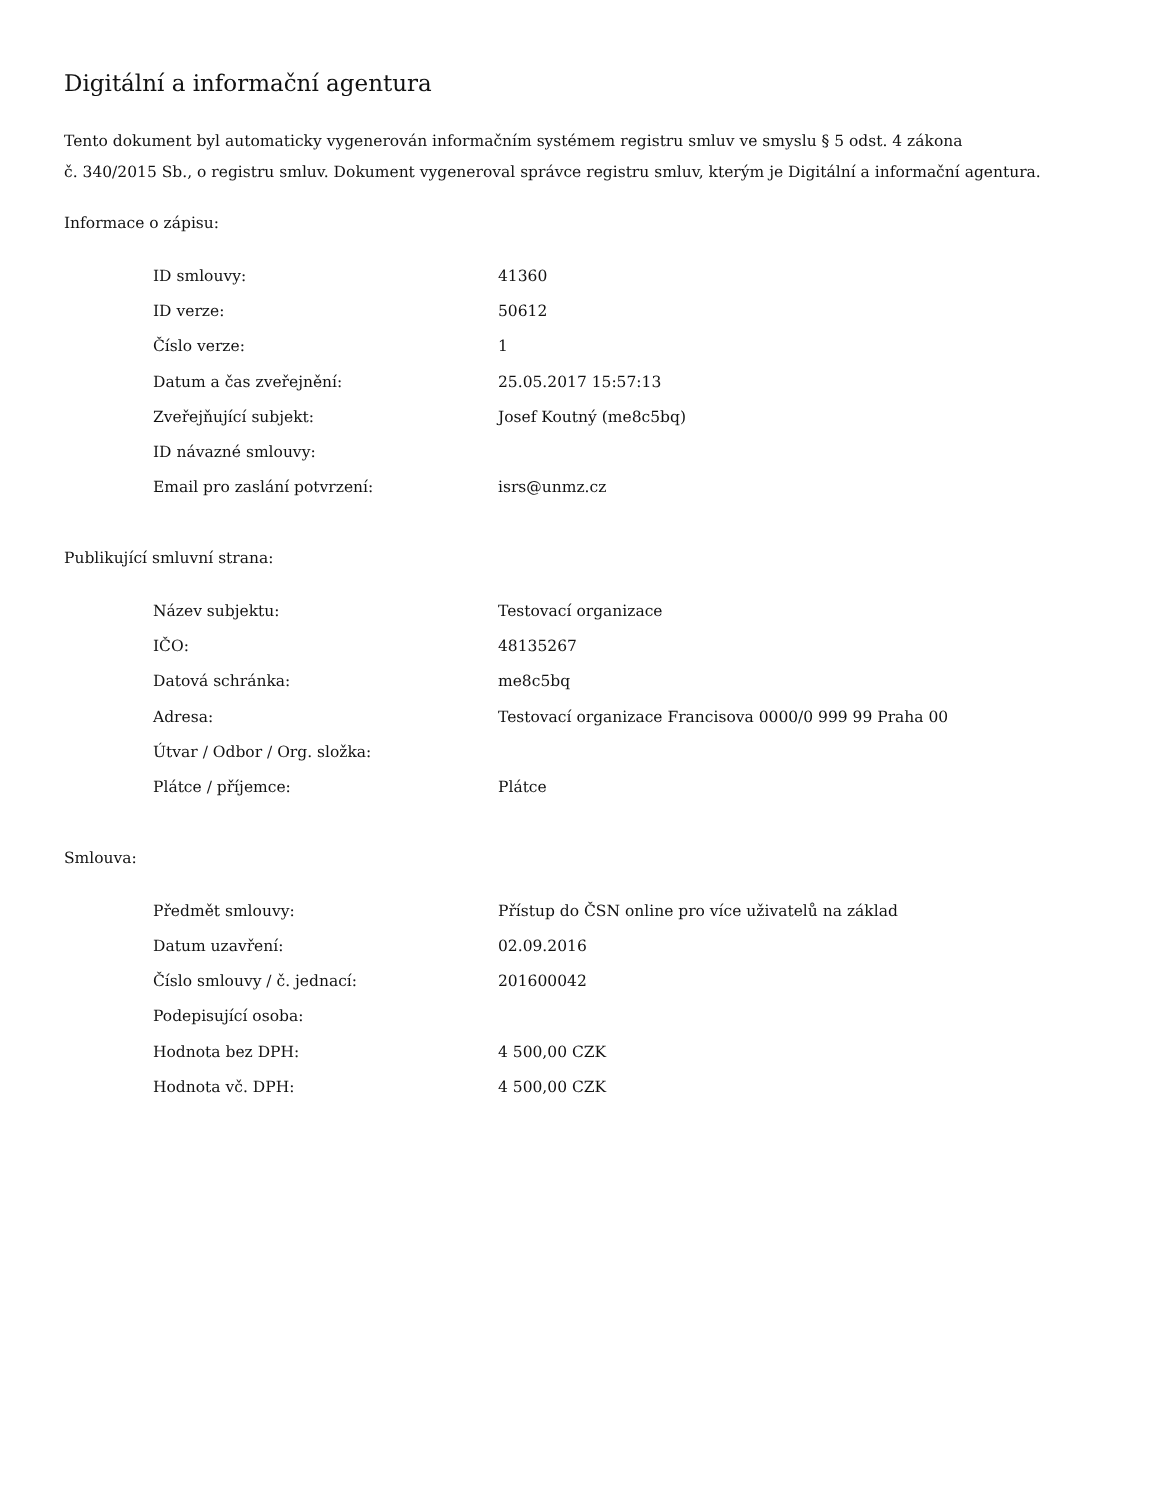Digitální a informační agentura
Tento dokument byl automaticky vygenerován informačním systémem registru smluv ve smyslu § 5 odst. 4 zákona
č. 340/2015 Sb., o registru smluv. Dokument vygeneroval správce registru smluv, kterým je Digitální a informační agentura.
Informace o zápisu:
| ID smlouvy: | 41360 |
| ID verze: | 50612 |
| Číslo verze: | 1 |
| Datum a čas zveřejnění: | 25.05.2017 15:57:13 |
| Zveřejňující subjekt: | Josef Koutný (me8c5bq) |
| ID návazné smlouvy: | |
| Email pro zaslání potvrzení: | isrs@unmz.cz |
Publikující smluvní strana:
| Název subjektu: | Testovací organizace |
| IČO: | 48135267 |
| Datová schránka: | me8c5bq |
| Adresa: | Testovací organizace Francisova 0000/0 999 99 Praha 00 |
| Útvar / Odbor / Org. složka: | |
| Plátce / příjemce: | Plátce |
Smlouva:
| Předmět smlouvy: | Přístup do ČSN online pro více uživatelů na základ |
| Datum uzavření: | 02.09.2016 |
| Číslo smlouvy / č. jednací: | 201600042 |
| Podepisující osoba: | |
| Hodnota bez DPH: | 4 500,00 CZK |
| Hodnota vč. DPH: | 4 500,00 CZK |